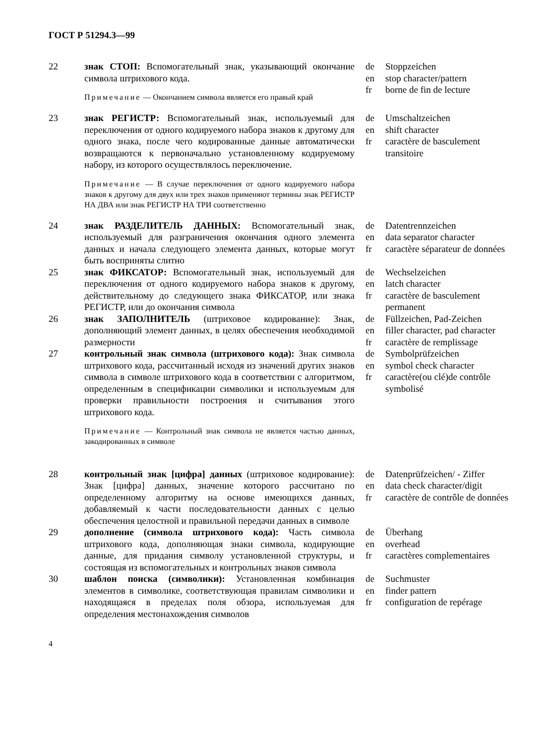ГОСТ Р 51294.3—99
| 22 | знак СТОП: Вспомогательный знак, указывающий окончание символа штрихового кода. Примечание — Окончанием символа является его правый край | de en fr | Stoppzeichen stop character/pattern borne de fin de lecture |
| 23 | знак РЕГИСТР: Вспомогательный знак, используемый для переключения от одного кодируемого набора знаков к другому для одного знака, после чего кодированные данные автоматически возвращаются к первоначально установленному кодируемому набору, из которого осуществлялось переключение. Примечание — В случае переключения от одного кодируемого набора знаков к другому для двух или трех знаков применяют термины знак РЕГИСТР НА ДВА или знак РЕГИСТР НА ТРИ соответственно | de en fr | Umschaltzeichen shift character caractère de basculement transitoire |
| 24 | знак РАЗДЕЛИТЕЛЬ ДАННЫХ: Вспомогательный знак, используемый для разграничения окончания одного элемента данных и начала следующего элемента данных, которые могут быть восприняты слитно | de en fr | Datentrennzeichen data separator character caractère séparateur de données |
| 25 | знак ФИКСАТОР: Вспомогательный знак, используемый для переключения от одного кодируемого набора знаков к другому, действительному до следующего знака ФИКСАТОР, или знака РЕГИСТР, или до окончания символа | de en fr | Wechselzeichen latch character caractère de basculement permanent |
| 26 | знак ЗАПОЛНИТЕЛЬ (штриховое кодирование): Знак, дополняющий элемент данных, в целях обеспечения необходимой размерности | de en fr | Füllzeichen, Pad-Zeichen filler character, pad character caractère de remplissage |
| 27 | контрольный знак символа (штрихового кода): Знак символа штрихового кода, рассчитанный исходя из значений других знаков символа в символе штрихового кода в соответствии с алгоритмом, определенным в спецификации символики и используемым для проверки правильности построения и считывания этого штрихового кода. Примечание — Контрольный знак символа не является частью данных, закодированных в символе | de en fr | Symbolprüfzeichen symbol check character caractère(ou clé)de contrôle symbolisé |
| 28 | контрольный знак [цифра] данных (штриховое кодирование): Знак [цифра] данных, значение которого рассчитано по определенному алгоритму на основе имеющихся данных, добавляемый к части последовательности данных с целью обеспечения целостной и правильной передачи данных в символе | de en fr | Datenprüfzeichen/ - Ziffer data check character/digit caractère de contrôle de données |
| 29 | дополнение (символа штрихового кода): Часть символа штрихового кода, дополняющая знаки символа, кодирующие данные, для придания символу установленной структуры, и состоящая из вспомогательных и контрольных знаков символа | de en fr | Überhang overhead caractères complementaires |
| 30 | шаблон поиска (символики): Установленная комбинация элементов в символике, соответствующая правилам символики и находящаяся в пределах поля обзора, используемая для определения местонахождения символов | de en fr | Suchmuster finder pattern configuration de repérage |
4